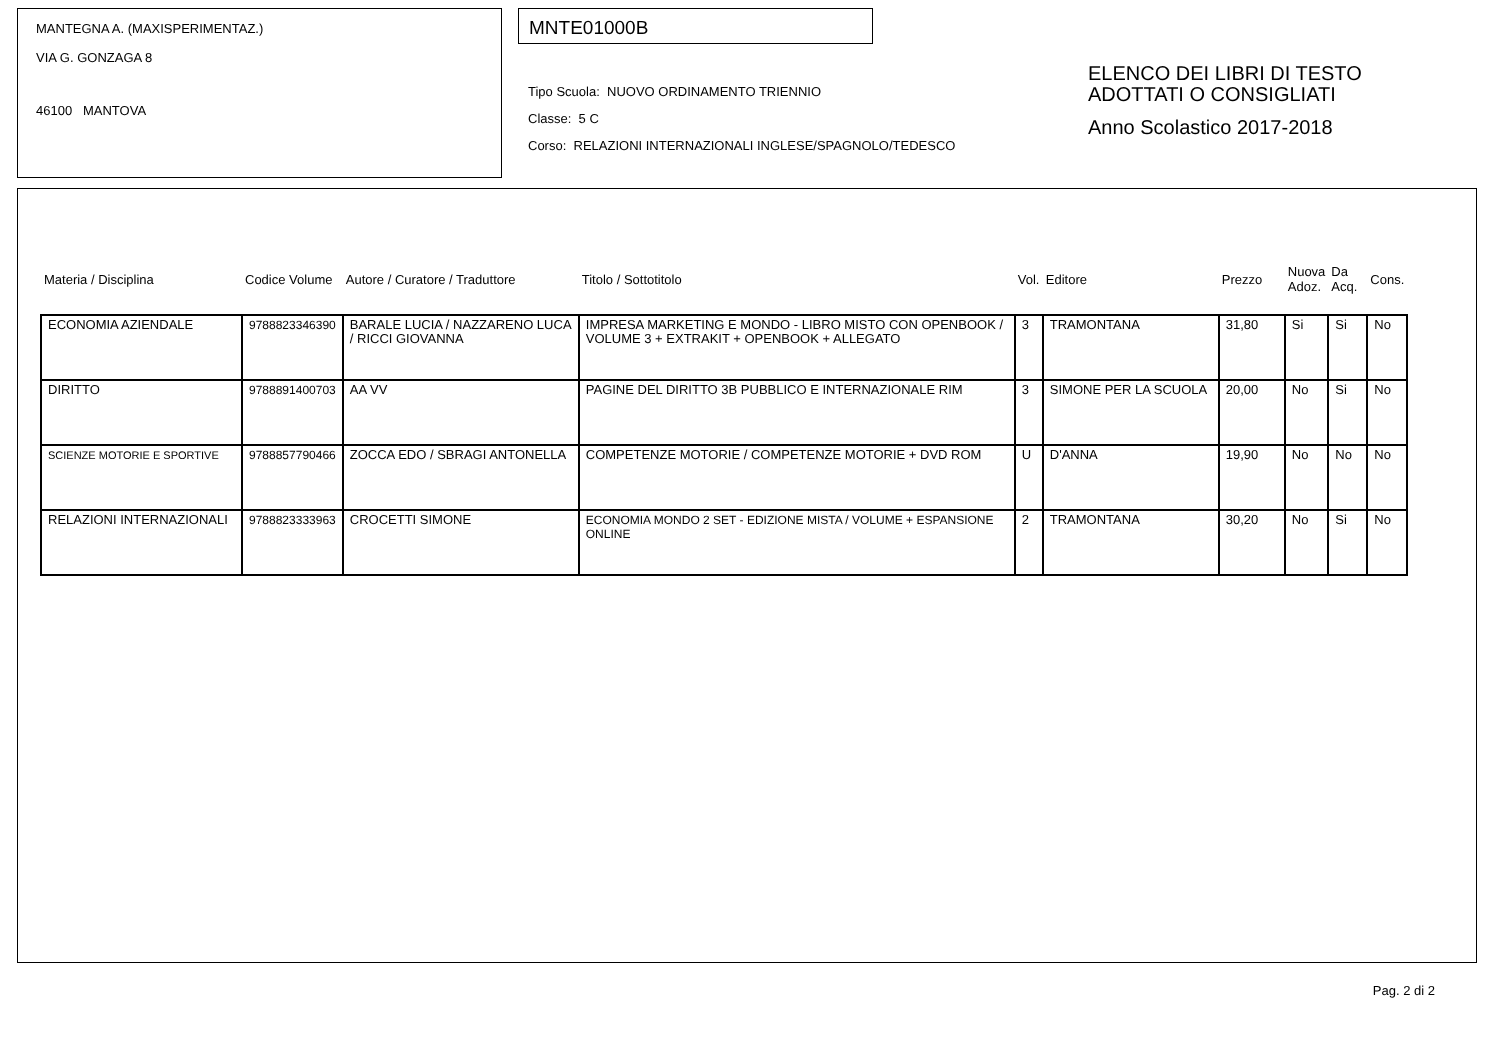MANTEGNA A. (MAXISPERIMENTAZ.)
VIA G. GONZAGA 8
46100 MANTOVA
MNTE01000B
Tipo Scuola: NUOVO ORDINAMENTO TRIENNIO
Classe: 5 C
Corso: RELAZIONI INTERNAZIONALI INGLESE/SPAGNOLO/TEDESCO
ELENCO DEI LIBRI DI TESTO
ADOTTATI O CONSIGLIATI
Anno Scolastico 2017-2018
| Materia / Disciplina | Codice Volume | Autore / Curatore / Traduttore | Titolo / Sottotitolo | Vol. | Editore | Prezzo | Nuova Adoz. | Da Acq. | Cons. |
| --- | --- | --- | --- | --- | --- | --- | --- | --- | --- |
| ECONOMIA AZIENDALE | 9788823346390 | BARALE LUCIA / NAZZARENO LUCA / RICCI GIOVANNA | IMPRESA MARKETING E MONDO - LIBRO MISTO CON OPENBOOK / VOLUME 3 + EXTRAKIT + OPENBOOK + ALLEGATO | 3 | TRAMONTANA | 31,80 | Si | Si | No |
| DIRITTO | 9788891400703 | AA VV | PAGINE DEL DIRITTO 3B PUBBLICO E INTERNAZIONALE RIM | 3 | SIMONE PER LA SCUOLA | 20,00 | No | Si | No |
| SCIENZE MOTORIE E SPORTIVE | 9788857790466 | ZOCCA EDO / SBRAGI ANTONELLA | COMPETENZE MOTORIE / COMPETENZE MOTORIE + DVD ROM | U | D'ANNA | 19,90 | No | No | No |
| RELAZIONI INTERNAZIONALI | 9788823333963 | CROCETTI SIMONE | ECONOMIA MONDO 2 SET - EDIZIONE MISTA / VOLUME + ESPANSIONE ONLINE | 2 | TRAMONTANA | 30,20 | No | Si | No |
Pag. 2 di 2